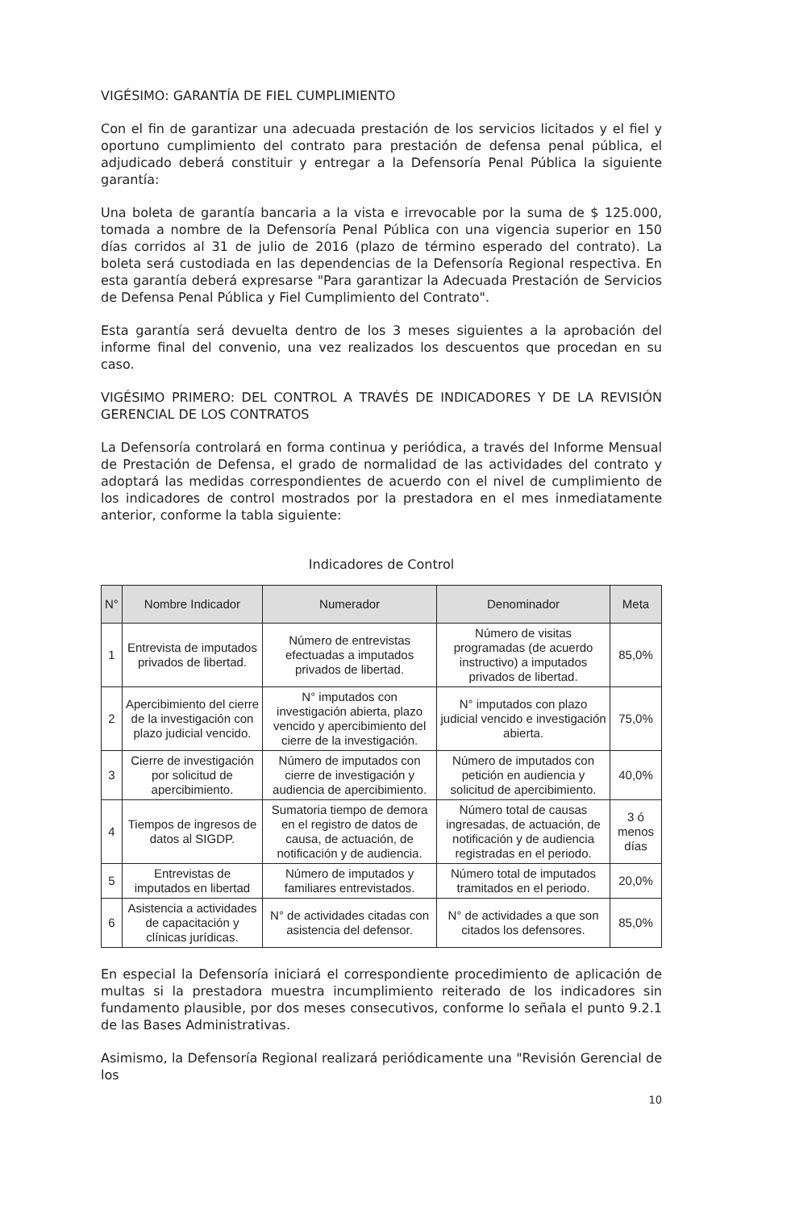VIGÉSIMO: GARANTÍA DE FIEL CUMPLIMIENTO
Con el fin de garantizar una adecuada prestación de los servicios licitados y el fiel y oportuno cumplimiento del contrato para prestación de defensa penal pública, el adjudicado deberá constituir y entregar a la Defensoría Penal Pública la siguiente garantía:
Una boleta de garantía bancaria a la vista e irrevocable por la suma de $ 125.000, tomada a nombre de la Defensoría Penal Pública con una vigencia superior en 150 días corridos al 31 de julio de 2016 (plazo de término esperado del contrato). La boleta será custodiada en las dependencias de la Defensoría Regional respectiva. En esta garantía deberá expresarse "Para garantizar la Adecuada Prestación de Servicios de Defensa Penal Pública y Fiel Cumplimiento del Contrato".
Esta garantía será devuelta dentro de los 3 meses siguientes a la aprobación del informe final del convenio, una vez realizados los descuentos que procedan en su caso.
VIGÉSIMO PRIMERO: DEL CONTROL A TRAVÉS DE INDICADORES Y DE LA REVISIÓN GERENCIAL DE LOS CONTRATOS
La Defensoría controlará en forma continua y periódica, a través del Informe Mensual de Prestación de Defensa, el grado de normalidad de las actividades del contrato y adoptará las medidas correspondientes de acuerdo con el nivel de cumplimiento de los indicadores de control mostrados por la prestadora en el mes inmediatamente anterior, conforme la tabla siguiente:
Indicadores de Control
| N° | Nombre Indicador | Numerador | Denominador | Meta |
| --- | --- | --- | --- | --- |
| 1 | Entrevista de imputados privados de libertad. | Número de entrevistas efectuadas a imputados privados de libertad. | Número de visitas programadas (de acuerdo instructivo) a imputados privados de libertad. | 85,0% |
| 2 | Apercibimiento del cierre de la investigación con plazo judicial vencido. | N° imputados con investigación abierta, plazo vencido y apercibimiento del cierre de la investigación. | N° imputados con plazo judicial vencido e investigación abierta. | 75,0% |
| 3 | Cierre de investigación por solicitud de apercibimiento. | Número de imputados con cierre de investigación y audiencia de apercibimiento. | Número de imputados con petición en audiencia y solicitud de apercibimiento. | 40,0% |
| 4 | Tiempos de ingresos de datos al SIGDP. | Sumatoria tiempo de demora en el registro de datos de causa, de actuación, de notificación y de audiencia. | Número total de causas ingresadas, de actuación, de notificación y de audiencia registradas en el periodo. | 3 ó menos días |
| 5 | Entrevistas de imputados en libertad | Número de imputados y familiares entrevistados. | Número total de imputados tramitados en el periodo. | 20,0% |
| 6 | Asistencia a actividades de capacitación y clínicas jurídicas. | N° de actividades citadas con asistencia del defensor. | N° de actividades a que son citados los defensores. | 85,0% |
En especial la Defensoría iniciará el correspondiente procedimiento de aplicación de multas si la prestadora muestra incumplimiento reiterado de los indicadores sin fundamento plausible, por dos meses consecutivos, conforme lo señala el punto 9.2.1 de las Bases Administrativas.
Asimismo, la Defensoría Regional realizará periódicamente una "Revisión Gerencial de los
10